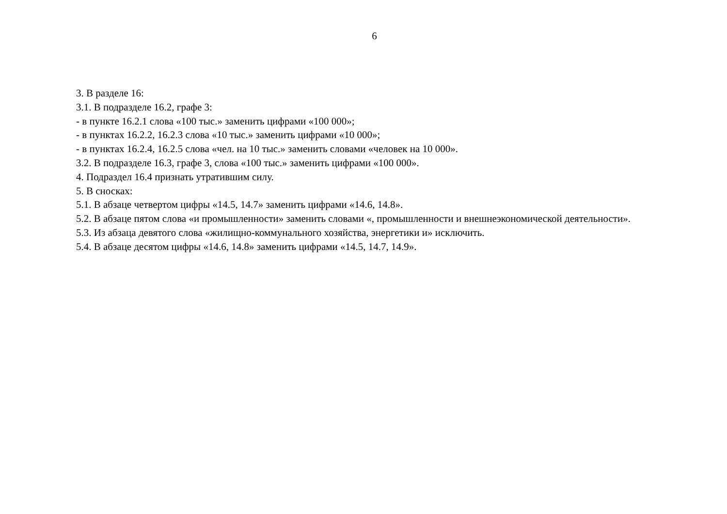6
3. В разделе 16:
3.1. В подразделе 16.2, графе 3:
- в пункте 16.2.1 слова «100 тыс.» заменить цифрами «100 000»;
- в пунктах 16.2.2, 16.2.3 слова «10 тыс.» заменить цифрами «10 000»;
- в пунктах 16.2.4, 16.2.5 слова «чел. на 10 тыс.» заменить словами «человек на 10 000».
3.2. В подразделе 16.3, графе 3, слова «100 тыс.» заменить цифрами «100 000».
4. Подраздел 16.4 признать утратившим силу.
5. В сносках:
5.1. В абзаце четвертом цифры «14.5, 14.7» заменить цифрами «14.6, 14.8».
5.2. В абзаце пятом слова «и промышленности» заменить словами «, промышленности и внешнеэкономической деятельности».
5.3. Из абзаца девятого слова «жилищно-коммунального хозяйства, энергетики и» исключить.
5.4. В абзаце десятом цифры «14.6, 14.8» заменить цифрами «14.5, 14.7, 14.9».